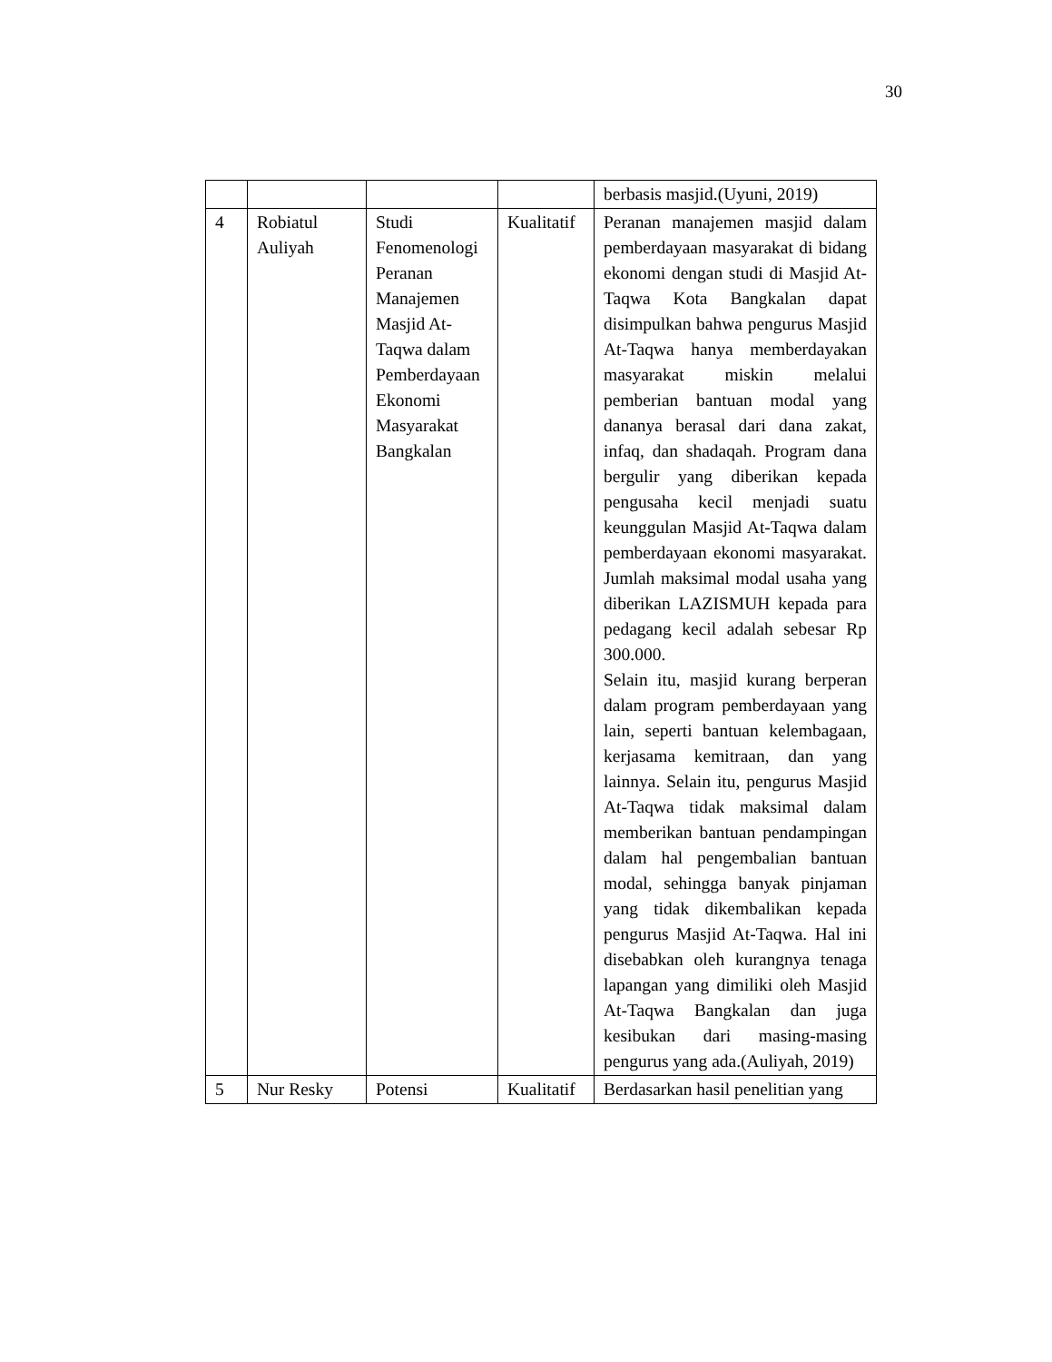30
| | | | | berbasis masjid.(Uyuni, 2019) |
| 4 | Robiatul Auliyah | Studi Fenomenologi Peranan Manajemen Masjid At-Taqwa dalam Pemberdayaan Ekonomi Masyarakat Bangkalan | Kualitatif | Peranan manajemen masjid dalam pemberdayaan masyarakat di bidang ekonomi dengan studi di Masjid At-Taqwa Kota Bangkalan dapat disimpulkan bahwa pengurus Masjid At-Taqwa hanya memberdayakan masyarakat miskin melalui pemberian bantuan modal yang dananya berasal dari dana zakat, infaq, dan shadaqah. Program dana bergulir yang diberikan kepada pengusaha kecil menjadi suatu keunggulan Masjid At-Taqwa dalam pemberdayaan ekonomi masyarakat. Jumlah maksimal modal usaha yang diberikan LAZISMUH kepada para pedagang kecil adalah sebesar Rp 300.000. Selain itu, masjid kurang berperan dalam program pemberdayaan yang lain, seperti bantuan kelembagaan, kerjasama kemitraan, dan yang lainnya. Selain itu, pengurus Masjid At-Taqwa tidak maksimal dalam memberikan bantuan pendampingan dalam hal pengembalian bantuan modal, sehingga banyak pinjaman yang tidak dikembalikan kepada pengurus Masjid At-Taqwa. Hal ini disebabkan oleh kurangnya tenaga lapangan yang dimiliki oleh Masjid At-Taqwa Bangkalan dan juga kesibukan dari masing-masing pengurus yang ada.(Auliyah, 2019) |
| 5 | Nur Resky | Potensi | Kualitatif | Berdasarkan hasil penelitian yang |